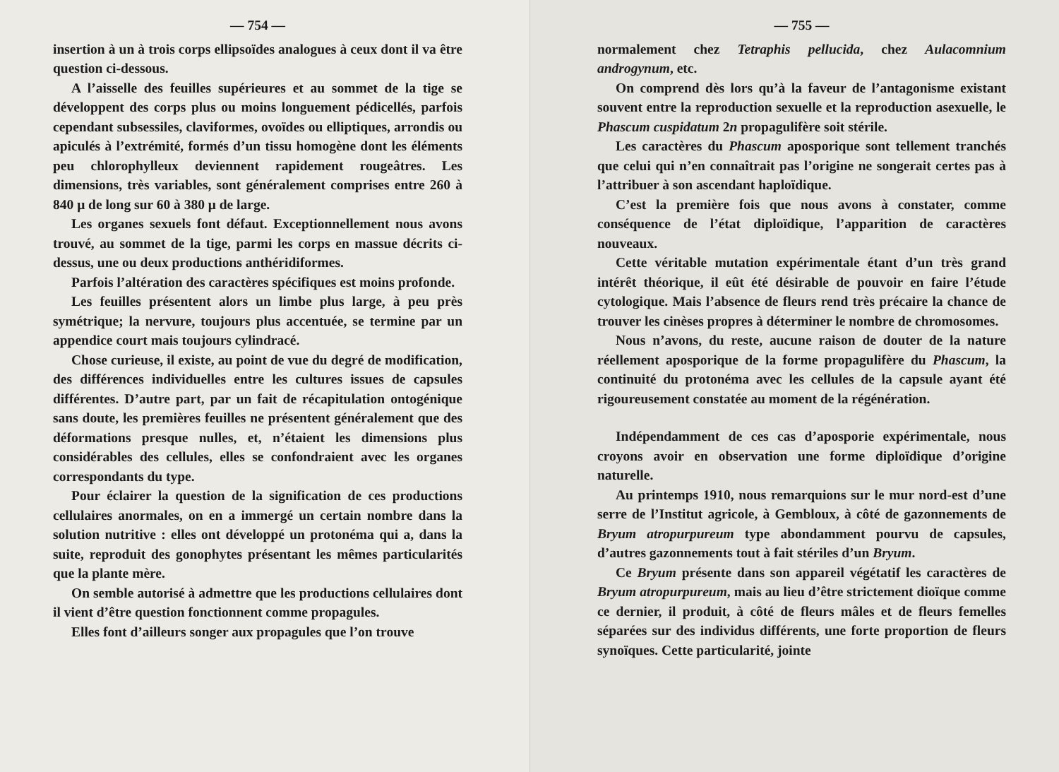— 754 —
insertion à un à trois corps ellipsoïdes analogues à ceux dont il va être question ci-dessous.
A l’aisselle des feuilles supérieures et au sommet de la tige se développent des corps plus ou moins longuement pédicellés, parfois cependant subsessiles, claviformes, ovoïdes ou elliptiques, arrondis ou apiculés à l’extrémité, formés d’un tissu homogène dont les éléments peu chlorophylleux deviennent rapidement rougeâtres. Les dimensions, très variables, sont généralement comprises entre 260 à 840 μ de long sur 60 à 380 μ de large.
Les organes sexuels font défaut. Exceptionnellement nous avons trouvé, au sommet de la tige, parmi les corps en massue décrits ci-dessus, une ou deux productions anthéridiformes.
Parfois l’altération des caractères spécifiques est moins profonde.
Les feuilles présentent alors un limbe plus large, à peu près symétrique; la nervure, toujours plus accentuée, se termine par un appendice court mais toujours cylindracé.
Chose curieuse, il existe, au point de vue du degré de modification, des différences individuelles entre les cultures issues de capsules différentes. D’autre part, par un fait de récapitulation ontogénique sans doute, les premières feuilles ne présentent généralement que des déformations presque nulles, et, n’étaient les dimensions plus considérables des cellules, elles se confondraient avec les organes correspondants du type.
Pour éclairer la question de la signification de ces productions cellulaires anormales, on en a immergé un certain nombre dans la solution nutritive : elles ont développé un protonéma qui a, dans la suite, reproduit des gonophytes présentant les mêmes particularités que la plante mère.
On semble autorisé à admettre que les productions cellulaires dont il vient d’être question fonctionnent comme propagules.
Elles font d’ailleurs songer aux propagules que l’on trouve
— 755 —
normalement chez Tetraphis pellucida, chez Aulacomnium androgynum, etc.
On comprend dès lors qu’à la faveur de l’antagonisme existant souvent entre la reproduction sexuelle et la reproduction asexuelle, le Phascum cuspidatum 2n propagulifère soit stérile.
Les caractères du Phascum aposporique sont tellement tranchés que celui qui n’en connaîtrait pas l’origine ne songerait certes pas à l’attribuer à son ascendant haploïdique.
C’est la première fois que nous avons à constater, comme conséquence de l’état diploïdique, l’apparition de caractères nouveaux.
Cette véritable mutation expérimentale étant d’un très grand intérêt théorique, il eût été désirable de pouvoir en faire l’étude cytologique. Mais l’absence de fleurs rend très précaire la chance de trouver les cinèses propres à déterminer le nombre de chromosomes.
Nous n’avons, du reste, aucune raison de douter de la nature réellement aposporique de la forme propagulifère du Phascum, la continuité du protonéma avec les cellules de la capsule ayant été rigoureusement constatée au moment de la régénération.
Indépendamment de ces cas d’aposporie expérimentale, nous croyons avoir en observation une forme diploïdique d’origine naturelle.
Au printemps 1910, nous remarquions sur le mur nord-est d’une serre de l’Institut agricole, à Gembloux, à côté de gazonnements de Bryum atropurpureum type abondamment pourvu de capsules, d’autres gazonnements tout à fait stériles d’un Bryum.
Ce Bryum présente dans son appareil végétatif les caractères de Bryum atropurpureum, mais au lieu d’être strictement dioïque comme ce dernier, il produit, à côté de fleurs mâles et de fleurs femelles séparées sur des individus différents, une forte proportion de fleurs synoïques. Cette particularité, jointe